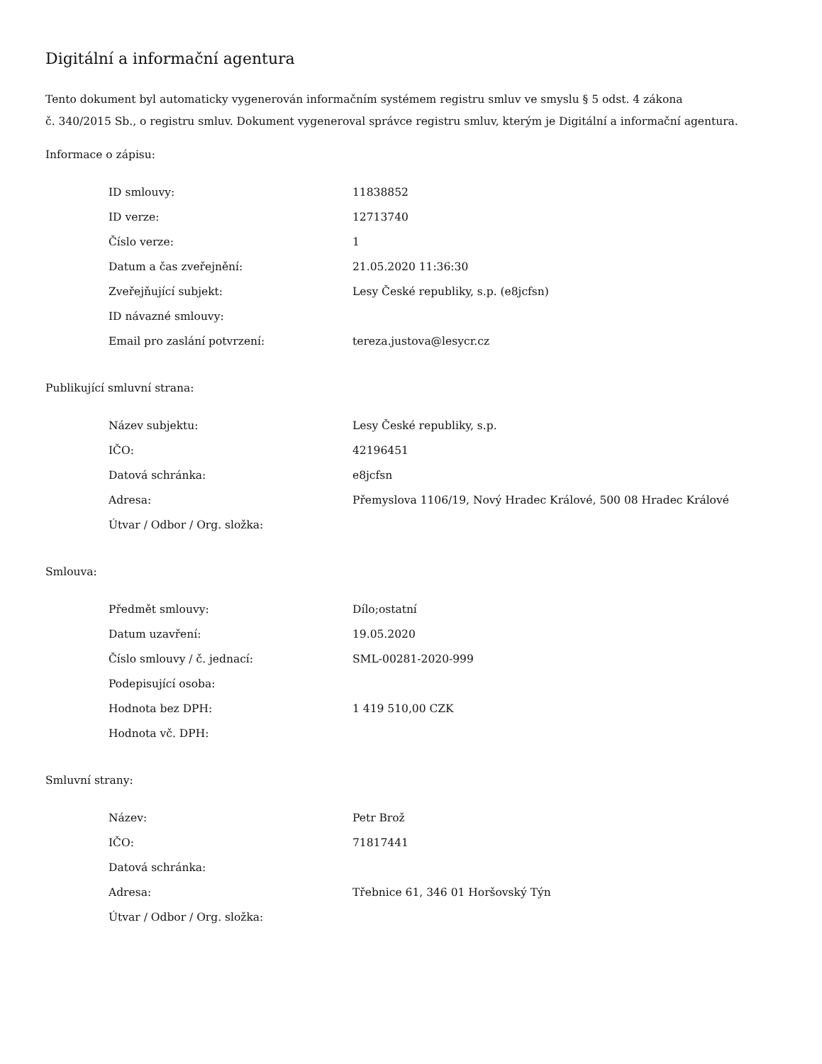Digitální a informační agentura
Tento dokument byl automaticky vygenerován informačním systémem registru smluv ve smyslu § 5 odst. 4 zákona
č. 340/2015 Sb., o registru smluv. Dokument vygeneroval správce registru smluv, kterým je Digitální a informační agentura.
Informace o zápisu:
| ID smlouvy: | 11838852 |
| ID verze: | 12713740 |
| Číslo verze: | 1 |
| Datum a čas zveřejnění: | 21.05.2020 11:36:30 |
| Zveřejňující subjekt: | Lesy České republiky, s.p. (e8jcfsn) |
| ID návazné smlouvy: | |
| Email pro zaslání potvrzení: | tereza.justova@lesycr.cz |
Publikující smluvní strana:
| Název subjektu: | Lesy České republiky, s.p. |
| IČO: | 42196451 |
| Datová schránka: | e8jcfsn |
| Adresa: | Přemyslova 1106/19, Nový Hradec Králové, 500 08 Hradec Králové |
| Útvar / Odbor / Org. složka: | |
Smlouva:
| Předmět smlouvy: | Dílo;ostatní |
| Datum uzavření: | 19.05.2020 |
| Číslo smlouvy / č. jednací: | SML-00281-2020-999 |
| Podepisující osoba: | |
| Hodnota bez DPH: | 1 419 510,00 CZK |
| Hodnota vč. DPH: | |
Smluvní strany:
| Název: | Petr Brož |
| IČO: | 71817441 |
| Datová schránka: | |
| Adresa: | Třebnice 61, 346 01 Horšovský Týn |
| Útvar / Odbor / Org. složka: | |